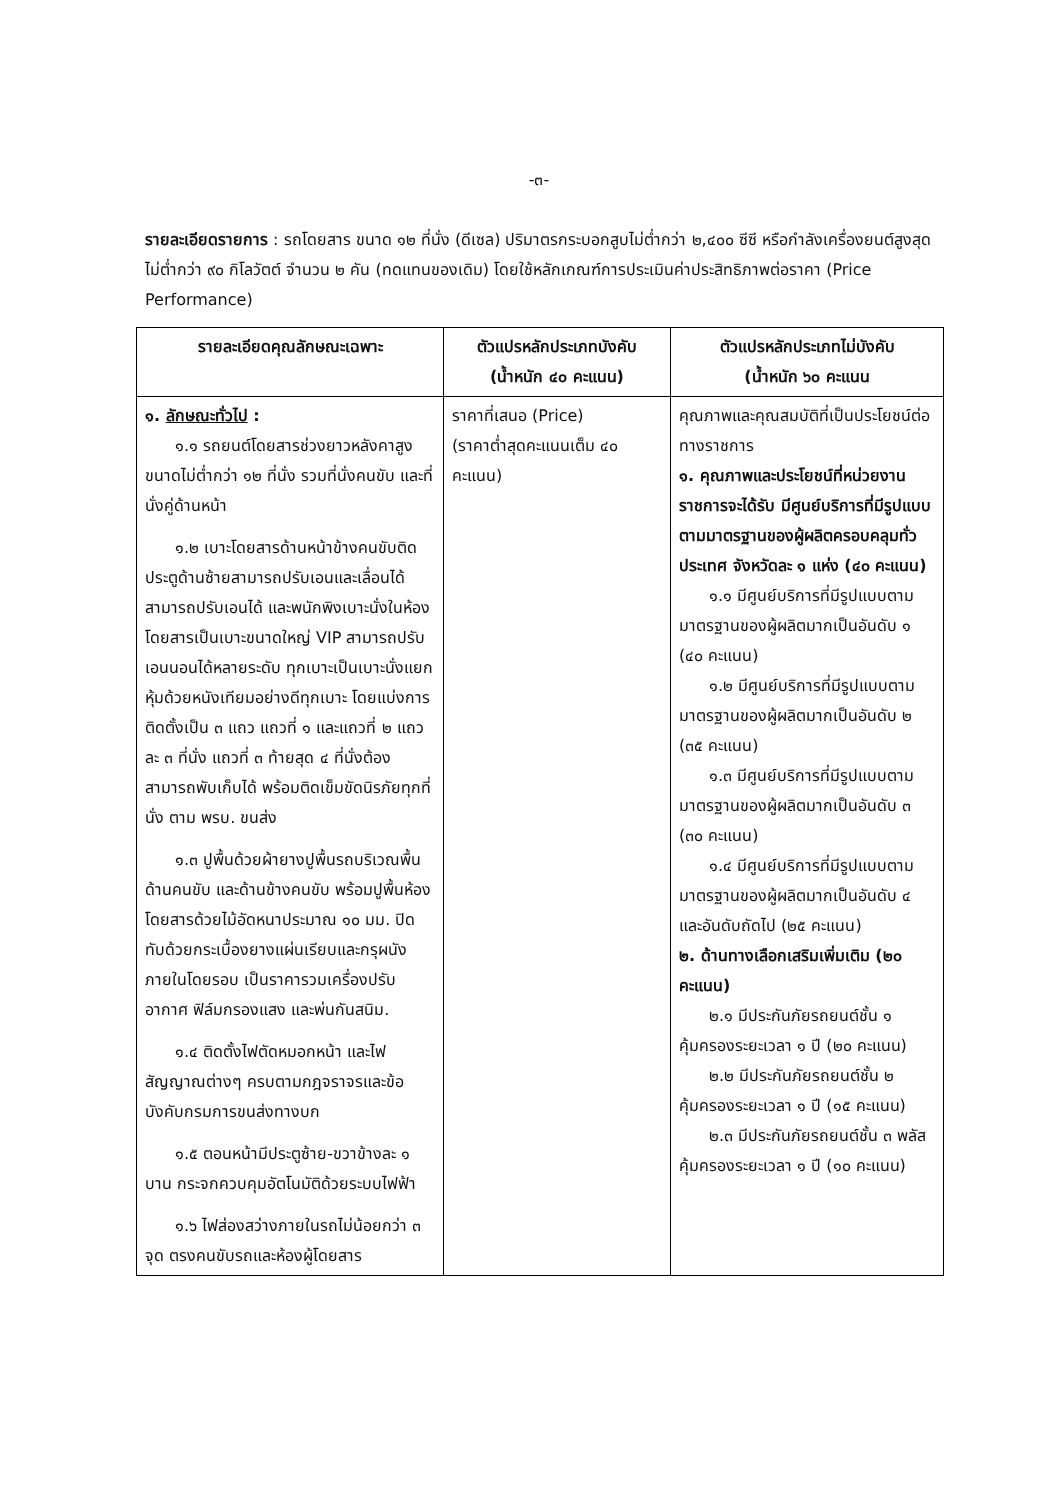-๓-
รายละเอียดรายการ : รถโดยสาร ขนาด ๑๒ ที่นั่ง (ดีเซล) ปริมาตรกระบอกสูบไม่ต่ำกว่า ๒,๔๐๐ ซีซี หรือกำลังเครื่องยนต์สูงสุดไม่ต่ำกว่า ๙๐ กิโลวัตต์ จำนวน ๒ คัน (ทดแทนของเดิม) โดยใช้หลักเกณฑ์การประเมินค่าประสิทธิภาพต่อราคา (Price Performance)
| รายละเอียดคุณลักษณะเฉพาะ | ตัวแปรหลักประเภทบังคับ (น้ำหนัก ๔๐ คะแนน) | ตัวแปรหลักประเภทไม่บังคับ (น้ำหนัก ๖๐ คะแนน |
| --- | --- | --- |
| ๑. ลักษณะทั่วไป : ๑.๑ รถยนต์โดยสารช่วงยาวหลังคาสูง ขนาดไม่ต่ำกว่า ๑๒ ที่นั่ง รวมที่นั่งคนขับ และที่นั่งคู่ด้านหน้า ๑.๒ เบาะโดยสารด้านหน้าข้างคนขับติดประตูด้านซ้ายสามารถปรับเอนและเลื่อนได้ สามารถปรับเอนได้ และพนักพิงเบาะนั่งในห้องโดยสารเป็นเบาะขนาดใหญ่ VIP สามารถปรับเอนนอนได้หลายระดับ ทุกเบาะเป็นเบาะนั่งแยก หุ้มด้วยหนังเทียมอย่างดีทุกเบาะ โดยแบ่งการติดตั้งเป็น ๓ แถว แถวที่ ๑ และแถวที่ ๒ แถวละ ๓ ที่นั่ง แถวที่ ๓ ท้ายสุด ๔ ที่นั่งต้องสามารถพับเก็บได้ พร้อมติดเข็มขัดนิรภัยทุกที่นั่ง ตาม พรบ. ขนส่ง ๑.๓ ปูพื้นด้วยผ้ายางปูพื้นรถบริเวณพื้นด้านคนขับ และด้านข้างคนขับ พร้อมปูพื้นห้องโดยสารด้วยไม้อัดหนาประมาณ ๑๐ มม. ปิดทับด้วยกระเบื้องยางแผ่นเรียบและกรุผนังภายในโดยรอบ เป็นราคารวมเครื่องปรับอากาศ ฟิล์มกรองแสง และพ่นกันสนิม. ๑.๔ ติดตั้งไฟตัดหมอกหน้า และไฟสัญญาณต่างๆ ครบตามกฎจราจรและข้อบังคับกรมการขนส่งทางบก ๑.๕ ตอนหน้ามีประตูซ้าย-ขวาข้างละ ๑ บาน กระจกควบคุมอัตโนมัติด้วยระบบไฟฟ้า ๑.๖ ไฟส่องสว่างภายในรถไม่น้อยกว่า ๓ จุด ตรงคนขับรถและห้องผู้โดยสาร | ราคาที่เสนอ (Price) (ราคาต่ำสุดคะแนนเต็ม ๔๐ คะแนน) | คุณภาพและคุณสมบัติที่เป็นประโยชน์ต่อทางราชการ ๑. คุณภาพและประโยชน์ที่หน่วยงานราชการจะได้รับ มีศูนย์บริการที่มีรูปแบบตามมาตรฐานของผู้ผลิตครอบคลุมทั่วประเทศ จังหวัดละ ๑ แห่ง (๔๐ คะแนน) ๑.๑ มีศูนย์บริการที่มีรูปแบบตามมาตรฐานของผู้ผลิตมากเป็นอันดับ ๑ (๔๐ คะแนน) ๑.๒ มีศูนย์บริการที่มีรูปแบบตามมาตรฐานของผู้ผลิตมากเป็นอันดับ ๒ (๓๕ คะแนน) ๑.๓ มีศูนย์บริการที่มีรูปแบบตามมาตรฐานของผู้ผลิตมากเป็นอันดับ ๓ (๓๐ คะแนน) ๑.๔ มีศูนย์บริการที่มีรูปแบบตามมาตรฐานของผู้ผลิตมากเป็นอันดับ ๔ และอันดับถัดไป (๒๕ คะแนน) ๒. ด้านทางเลือกเสริมเพิ่มเติม (๒๐ คะแนน) ๒.๑ มีประกันภัยรถยนต์ชั้น ๑ คุ้มครองระยะเวลา ๑ ปี (๒๐ คะแนน) ๒.๒ มีประกันภัยรถยนต์ชั้น ๒ คุ้มครองระยะเวลา ๑ ปี (๑๕ คะแนน) ๒.๓ มีประกันภัยรถยนต์ชั้น ๓ พลัส คุ้มครองระยะเวลา ๑ ปี (๑๐ คะแนน) |